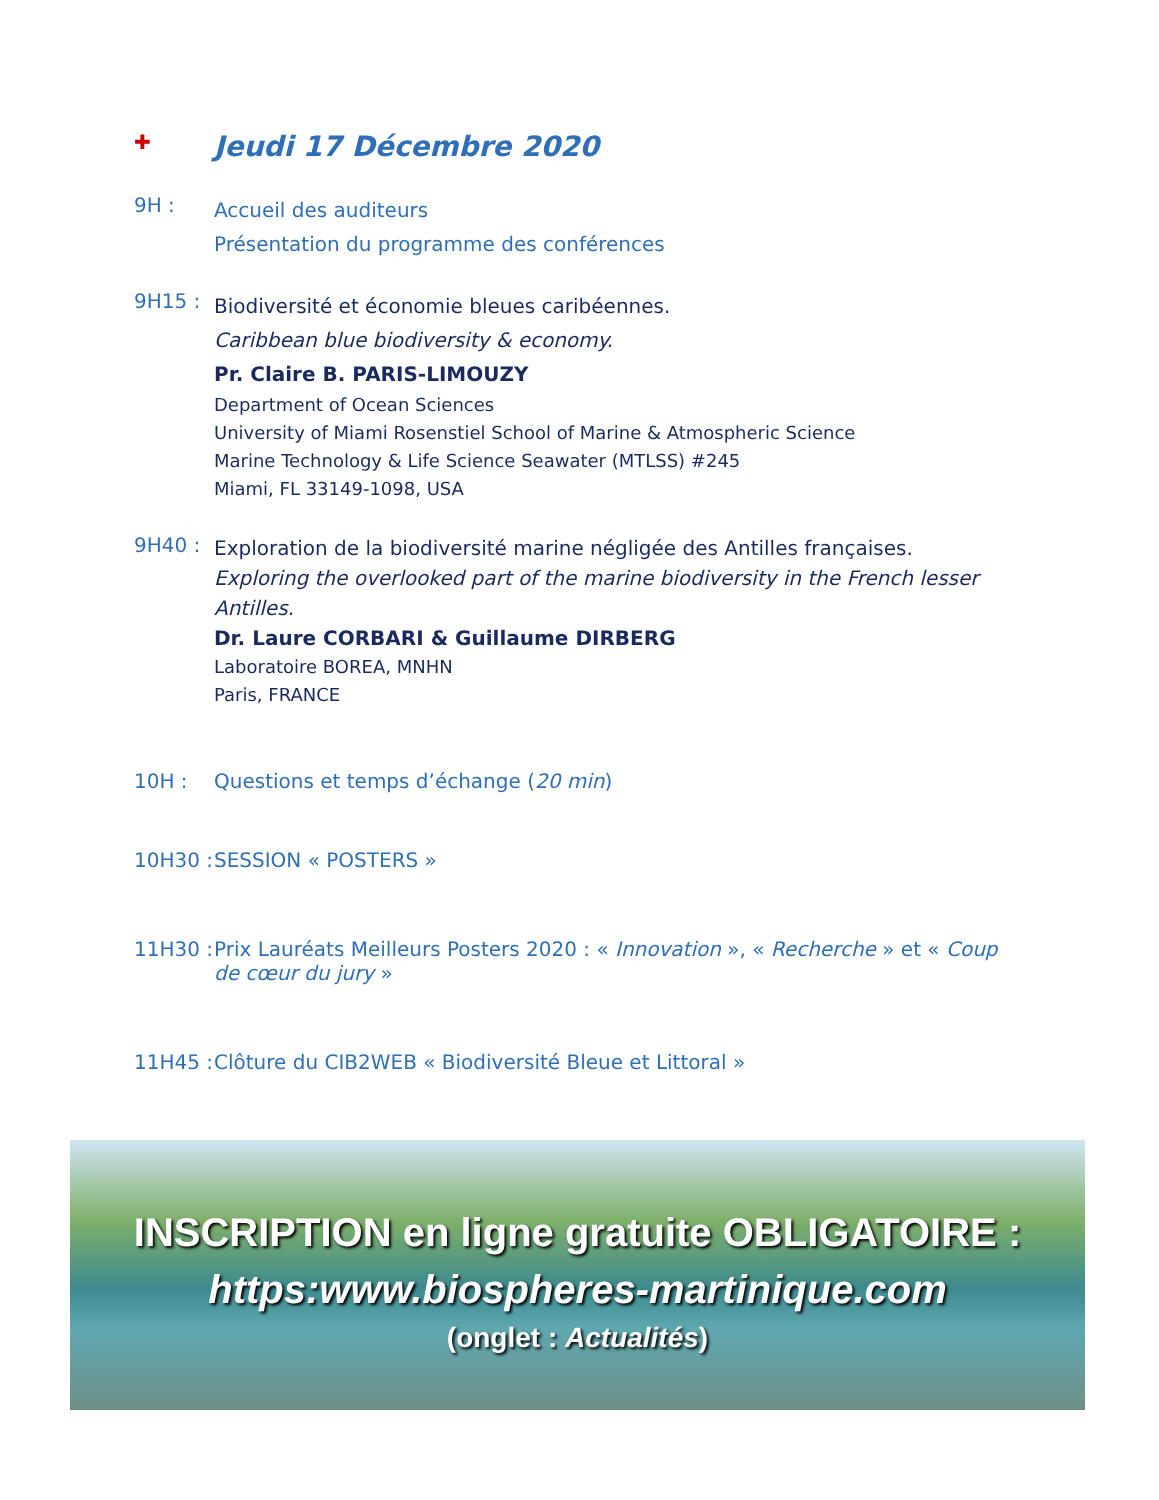✚
Jeudi 17 Décembre 2020
9H :
Accueil des auditeurs
Présentation du programme des conférences
9H15 :
Biodiversité et économie bleues caribéennes.
Caribbean blue biodiversity & economy.
Pr. Claire B. PARIS-LIMOUZY
Department of Ocean Sciences
University of Miami Rosenstiel School of Marine & Atmospheric Science
Marine Technology & Life Science Seawater (MTLSS) #245
Miami, FL 33149-1098, USA
9H40 :
Exploration de la biodiversité marine négligée des Antilles françaises.
Exploring the overlooked part of the marine biodiversity in the French lesser Antilles.
Dr. Laure CORBARI & Guillaume DIRBERG
Laboratoire BOREA, MNHN
Paris, FRANCE
10H : Questions et temps d’échange (20 min)
10H30 :
SESSION « POSTERS »
11H30 :
Prix Lauréats Meilleurs Posters 2020 : « Innovation », « Recherche » et « Coup de cœur du jury »
11H45 :
Clôture du CIB2WEB « Biodiversité Bleue et Littoral »
INSCRIPTION en ligne gratuite OBLIGATOIRE :
https:www.biospheres-martinique.com
(onglet : Actualités)